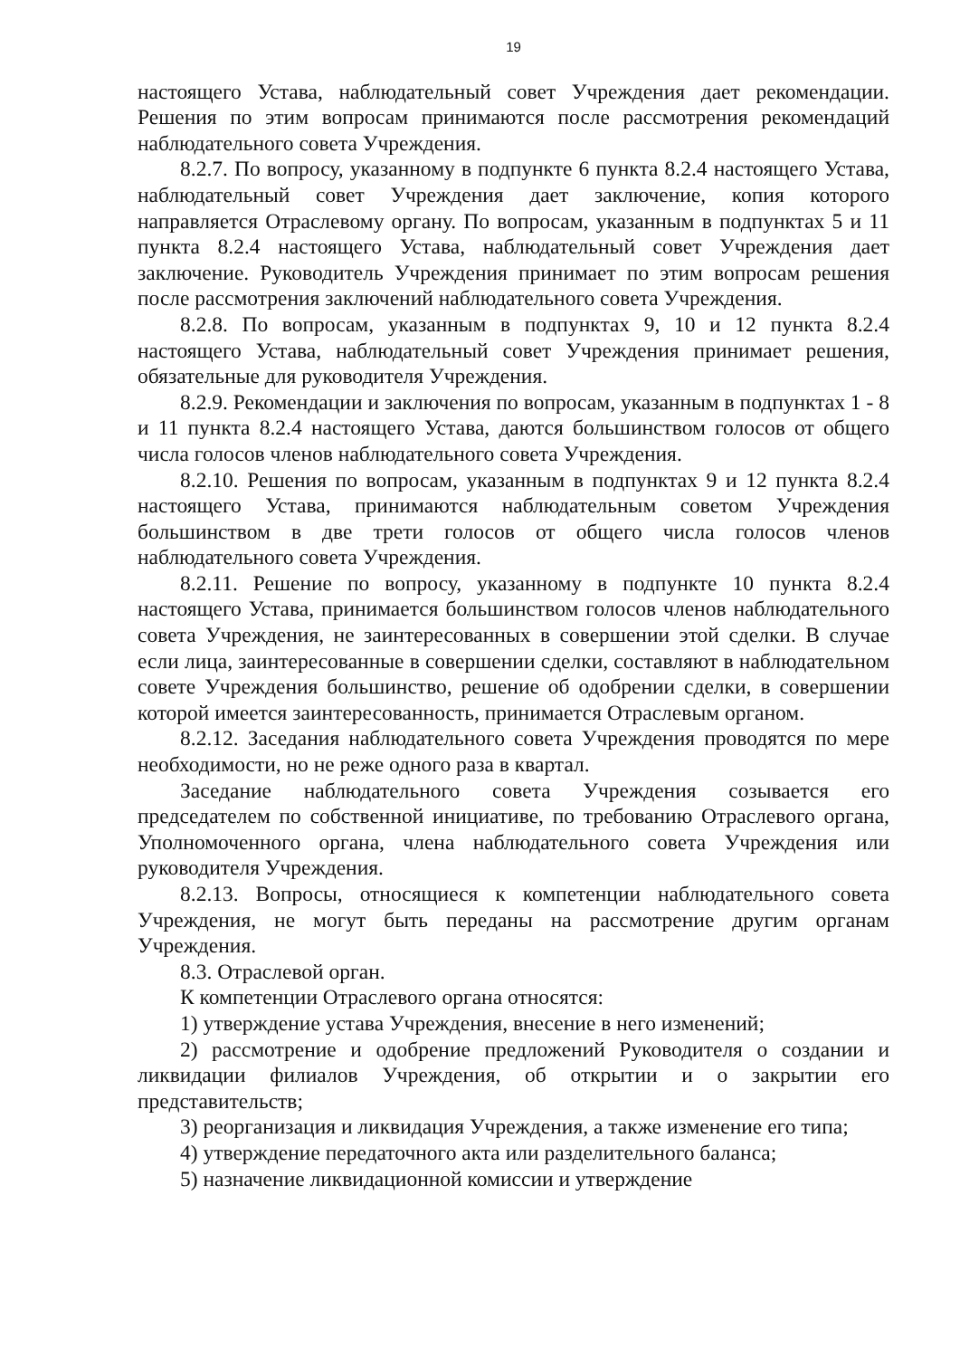19
настоящего Устава, наблюдательный совет Учреждения дает рекомендации. Решения по этим вопросам принимаются после рассмотрения рекомендаций наблюдательного совета Учреждения.
8.2.7. По вопросу, указанному в подпункте 6 пункта 8.2.4 настоящего Устава, наблюдательный совет Учреждения дает заключение, копия которого направляется Отраслевому органу. По вопросам, указанным в подпунктах 5 и 11 пункта 8.2.4 настоящего Устава, наблюдательный совет Учреждения дает заключение. Руководитель Учреждения принимает по этим вопросам решения после рассмотрения заключений наблюдательного совета Учреждения.
8.2.8. По вопросам, указанным в подпунктах 9, 10 и 12 пункта 8.2.4 настоящего Устава, наблюдательный совет Учреждения принимает решения, обязательные для руководителя Учреждения.
8.2.9. Рекомендации и заключения по вопросам, указанным в подпунктах 1 - 8 и 11 пункта 8.2.4 настоящего Устава, даются большинством голосов от общего числа голосов членов наблюдательного совета Учреждения.
8.2.10. Решения по вопросам, указанным в подпунктах 9 и 12 пункта 8.2.4 настоящего Устава, принимаются наблюдательным советом Учреждения большинством в две трети голосов от общего числа голосов членов наблюдательного совета Учреждения.
8.2.11. Решение по вопросу, указанному в подпункте 10 пункта 8.2.4 настоящего Устава, принимается большинством голосов членов наблюдательного совета Учреждения, не заинтересованных в совершении этой сделки. В случае если лица, заинтересованные в совершении сделки, составляют в наблюдательном совете Учреждения большинство, решение об одобрении сделки, в совершении которой имеется заинтересованность, принимается Отраслевым органом.
8.2.12. Заседания наблюдательного совета Учреждения проводятся по мере необходимости, но не реже одного раза в квартал.
Заседание наблюдательного совета Учреждения созывается его председателем по собственной инициативе, по требованию Отраслевого органа, Уполномоченного органа, члена наблюдательного совета Учреждения или руководителя Учреждения.
8.2.13. Вопросы, относящиеся к компетенции наблюдательного совета Учреждения, не могут быть переданы на рассмотрение другим органам Учреждения.
8.3. Отраслевой орган.
К компетенции Отраслевого органа относятся:
1) утверждение устава Учреждения, внесение в него изменений;
2) рассмотрение и одобрение предложений Руководителя о создании и ликвидации филиалов Учреждения, об открытии и о закрытии его представительств;
3) реорганизация и ликвидация Учреждения, а также изменение его типа;
4) утверждение передаточного акта или разделительного баланса;
5) назначение ликвидационной комиссии и утверждение